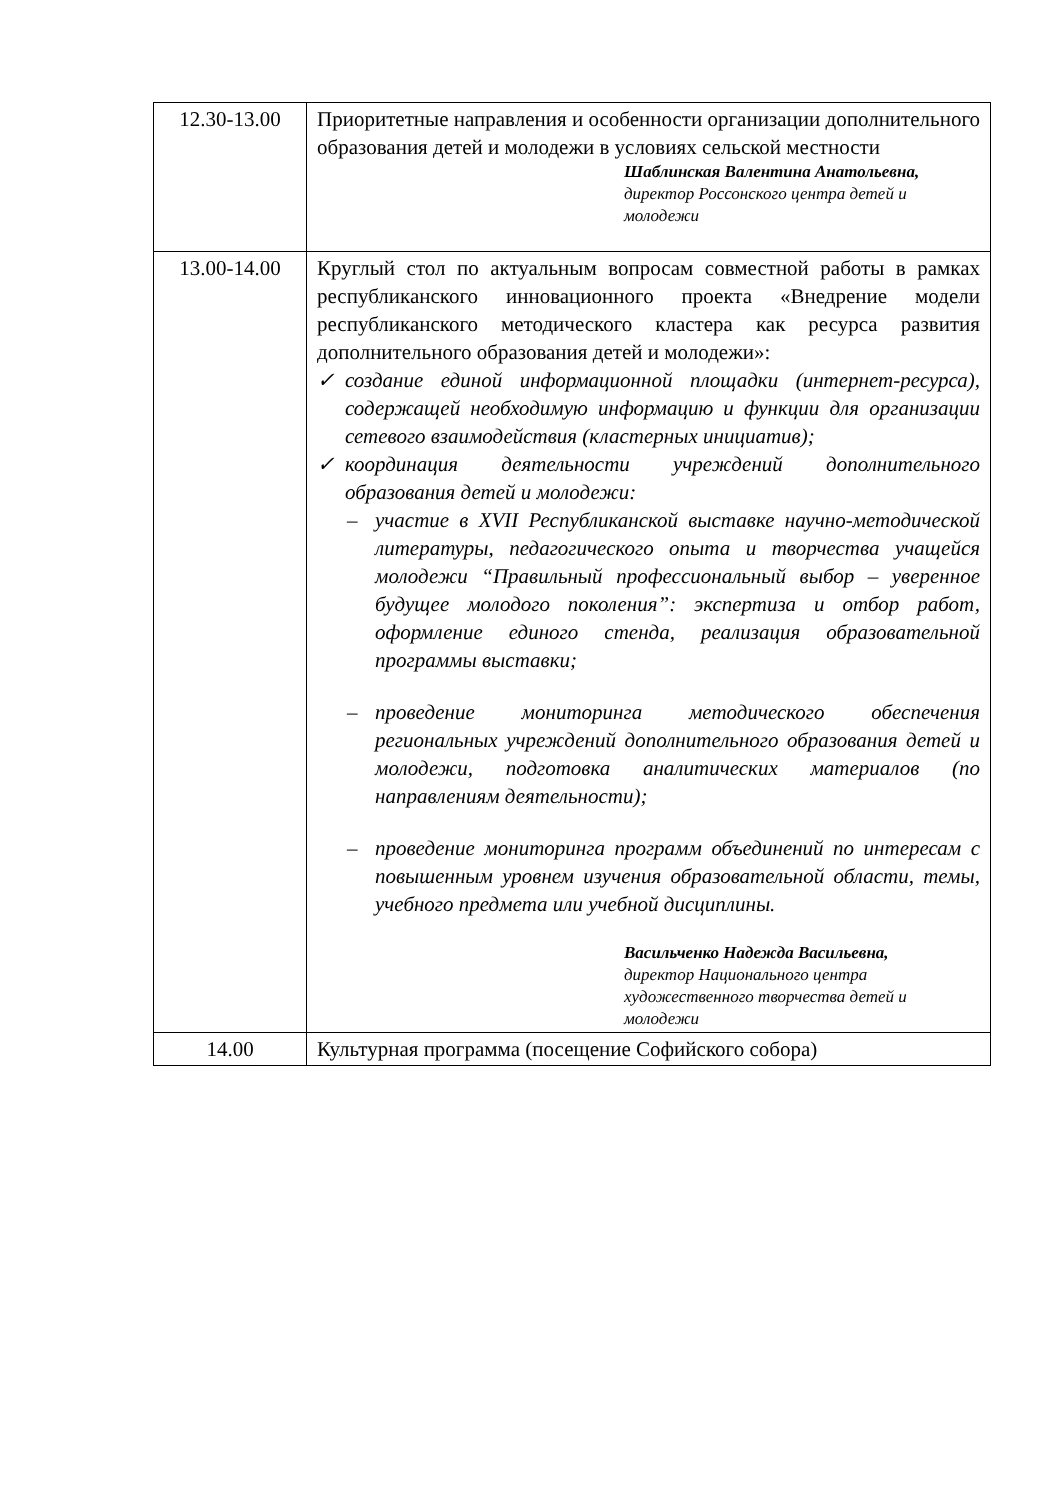| 12.30-13.00 | Приоритетные направления и особенности организации дополнительного образования детей и молодежи в условиях сельской местности Шаблинская Валентина Анатольевна, директор Россонского центра детей и молодежи |
| 13.00-14.00 | Круглый стол по актуальным вопросам совместной работы в рамках республиканского инновационного проекта «Внедрение модели республиканского методического кластера как ресурса развития дополнительного образования детей и молодежи»: ✓ создание единой информационной площадки (интернет-ресурса), содержащей необходимую информацию и функции для организации сетевого взаимодействия (кластерных инициатив); ✓ координация деятельности учреждений дополнительного образования детей и молодежи: – участие в XVII Республиканской выставке научно-методической литературы, педагогического опыта и творчества учащейся молодежи “Правильный профессиональный выбор – уверенное будущее молодого поколения”: экспертиза и отбор работ, оформление единого стенда, реализация образовательной программы выставки; – проведение мониторинга методического обеспечения региональных учреждений дополнительного образования детей и молодежи, подготовка аналитических материалов (по направлениям деятельности); – проведение мониторинга программ объединений по интересам с повышенным уровнем изучения образовательной области, темы, учебного предмета или учебной дисциплины. Васильченко Надежда Васильевна, директор Национального центра художественного творчества детей и молодежи |
| 14.00 | Культурная программа (посещение Софийского собора) |